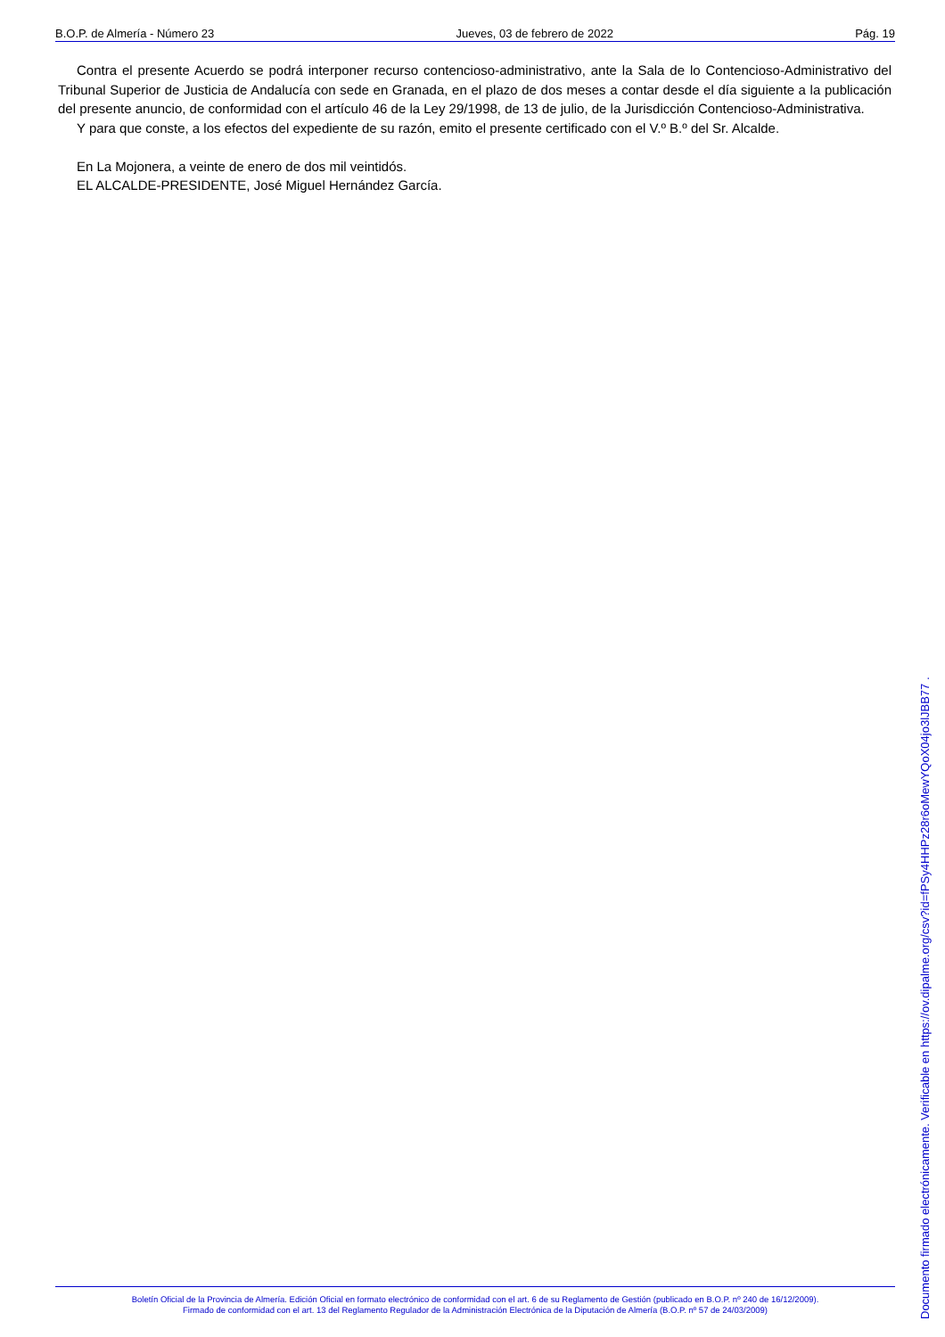B.O.P. de Almería - Número 23 Jueves, 03 de febrero de 2022 Pág. 19
Contra el presente Acuerdo se podrá interponer recurso contencioso-administrativo, ante la Sala de lo Contencioso-Administrativo del Tribunal Superior de Justicia de Andalucía con sede en Granada, en el plazo de dos meses a contar desde el día siguiente a la publicación del presente anuncio, de conformidad con el artículo 46 de la Ley 29/1998, de 13 de julio, de la Jurisdicción Contencioso-Administrativa.
Y para que conste, a los efectos del expediente de su razón, emito el presente certificado con el V.º B.º del Sr. Alcalde.
En La Mojonera, a veinte de enero de dos mil veintidós.
EL ALCALDE-PRESIDENTE, José Miguel Hernández García.
Boletín Oficial de la Provincia de Almería. Edición Oficial en formato electrónico de conformidad con el art. 6 de su Reglamento de Gestión (publicado en B.O.P. nº 240 de 16/12/2009).
Firmado de conformidad con el art. 13 del Reglamento Regulador de la Administración Electrónica de la Diputación de Almería (B.O.P. nº 57 de 24/03/2009)
Documento firmado electrónicamente. Verificable en https://ov.dipalme.org/csv?id=fPSy4HHPz28r6oMewYQoX04jo3lJBB77 .